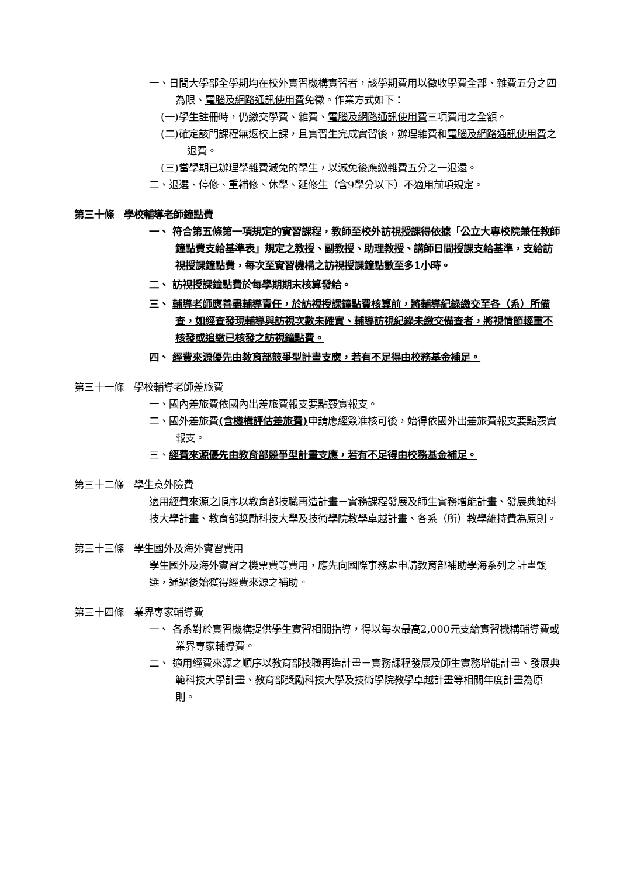一、日間大學部全學期均在校外實習機構實習者，該學期費用以徵收學費全部、雜費五分之四為限、電腦及網路通訊使用費免徵。作業方式如下：
(一)學生註冊時，仍繳交學費、雜費、電腦及網路通訊使用費三項費用之全額。
(二)確定該門課程無返校上課，且實習生完成實習後，辦理雜費和電腦及網路通訊使用費之退費。
(三)當學期已辦理學雜費減免的學生，以減免後應繳雜費五分之一退還。
二、退選、停修、重補修、休學、延修生（含9學分以下）不適用前項規定。
第三十條　學校輔導老師鐘點費
一、 符合第五條第一項規定的實習課程，教師至校外訪視授課得依據「公立大專校院兼任教師鐘點費支給基準表」規定之教授、副教授、助理教授、講師日間授課支給基準，支給訪視授課鐘點費，每次至實習機構之訪視授課鐘點數至多1小時。
二、 訪視授課鐘點費於每學期期末核算發給。
三、 輔導老師應善盡輔導責任，於訪視授課鐘點費核算前，將輔導紀錄繳交至各（系）所備查，如經查發現輔導與訪視次數未確實、輔導訪視紀錄未繳交備查者，將視情節輕重不核發或追繳已核發之訪視鐘點費。
四、 經費來源優先由教育部競爭型計畫支應，若有不足得由校務基金補足。
第三十一條　學校輔導老師差旅費
一、國內差旅費依國內出差旅費報支要點覈實報支。
二、國外差旅費(含機構評估差旅費) 申請應經簽准核可後，始得依國外出差旅費報支要點覈實　報支。
三、經費來源優先由教育部競爭型計畫支應，若有不足得由校務基金補足。
第三十二條　學生意外險費
適用經費來源之順序以教育部技職再造計畫－實務課程發展及師生實務增能計畫、發展典範科技大學計畫、教育部獎勵科技大學及技術學院教學卓越計畫、各系（所）教學維持費為原則。
第三十三條　學生國外及海外實習費用
學生國外及海外實習之機票費等費用，應先向國際事務處申請教育部補助學海系列之計畫甄選，通過後始獲得經費來源之補助。
第三十四條　業界專家輔導費
一、 各系對於實習機構提供學生實習相關指導，得以每次最高2,000元支給實習機構輔導費或業界專家輔導費。
二、 適用經費來源之順序以教育部技職再造計畫－實務課程發展及師生實務增能計畫、發展典範科技大學計畫、教育部獎勵科技大學及技術學院教學卓越計畫等相關年度計畫為原則。